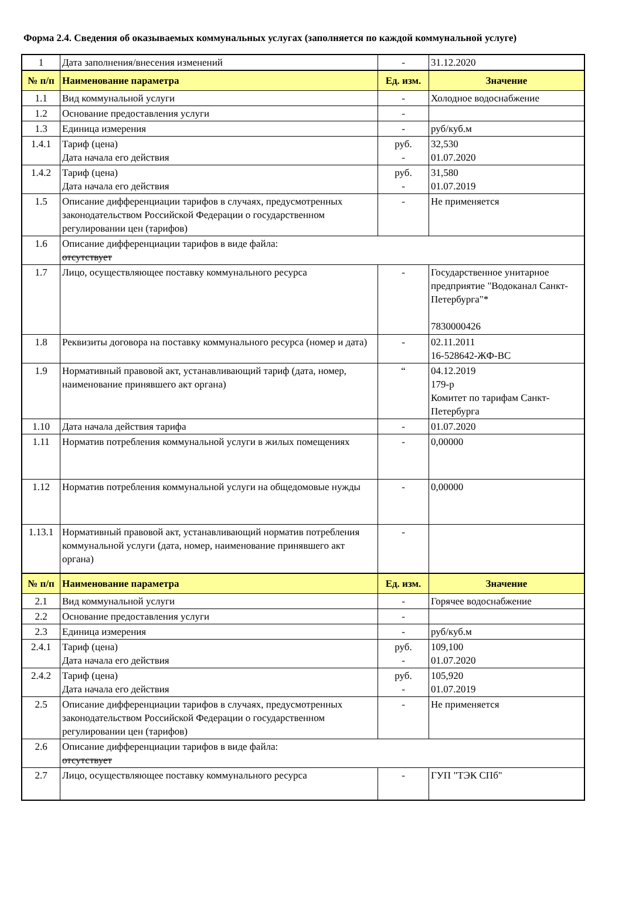Форма 2.4. Сведения об оказываемых коммунальных услугах (заполняется по каждой коммунальной услуге)
| 1 | Дата заполнения/внесения изменений | - | 31.12.2020 |
| № п/п | Наименование параметра | Ед. изм. | Значение |
| 1.1 | Вид коммунальной услуги | - | Холодное водоснабжение |
| 1.2 | Основание предоставления услуги | - | |
| 1.3 | Единица измерения | - | руб/куб.м |
| 1.4.1 | Тариф (цена) Дата начала его действия | руб. - | 32,530 01.07.2020 |
| 1.4.2 | Тариф (цена) Дата начала его действия | руб. - | 31,580 01.07.2019 |
| 1.5 | Описание дифференциации тарифов в случаях, предусмотренных законодательством Российской Федерации о государственном регулировании цен (тарифов) | - | Не применяется |
| 1.6 | Описание дифференциации тарифов в виде файла: отсутствует | | |
| 1.7 | Лицо, осуществляющее поставку коммунального ресурса | - | Государственное унитарное предприятие "Водоканал Санкт-Петербурга"* 7830000426 |
| 1.8 | Реквизиты договора на поставку коммунального ресурса (номер и дата) | - | 02.11.2011 16-528642-ЖФ-ВС |
| 1.9 | Нормативный правовой акт, устанавливающий тариф (дата, номер, наименование принявшего акт органа) | “ | 04.12.2019 179-р Комитет по тарифам Санкт-Петербурга |
| 1.10 | Дата начала действия тарифа | - | 01.07.2020 |
| 1.11 | Норматив потребления коммунальной услуги в жилых помещениях | - | 0,00000 |
| 1.12 | Норматив потребления коммунальной услуги на общедомовые нужды | - | 0,00000 |
| 1.13.1 | Нормативный правовой акт, устанавливающий норматив потребления коммунальной услуги (дата, номер, наименование принявшего акт органа) | - | |
| № п/п | Наименование параметра | Ед. изм. | Значение |
| 2.1 | Вид коммунальной услуги | - | Горячее водоснабжение |
| 2.2 | Основание предоставления услуги | - | |
| 2.3 | Единица измерения | - | руб/куб.м |
| 2.4.1 | Тариф (цена) Дата начала его действия | руб. - | 109,100 01.07.2020 |
| 2.4.2 | Тариф (цена) Дата начала его действия | руб. - | 105,920 01.07.2019 |
| 2.5 | Описание дифференциации тарифов в случаях, предусмотренных законодательством Российской Федерации о государственном регулировании цен (тарифов) | - | Не применяется |
| 2.6 | Описание дифференциации тарифов в виде файла: отсутствует | | |
| 2.7 | Лицо, осуществляющее поставку коммунального ресурса | - | ГУП "ТЭК СПб" |